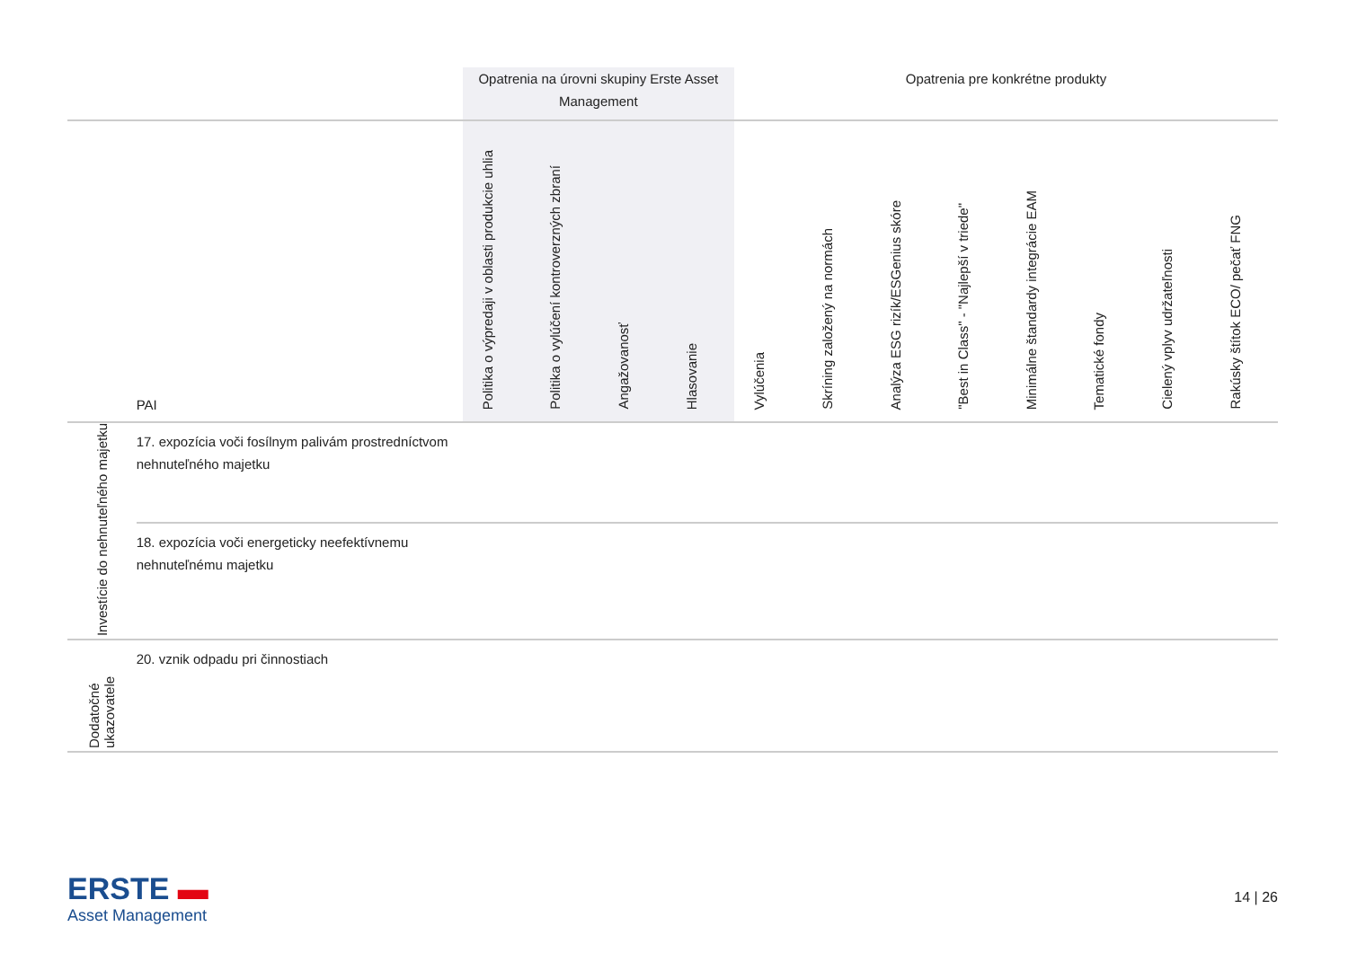| | | Opatrenia na úrovni skupiny Erste Asset Management | | | | Opatrenia pre konkrétne produkty | | | | | | | |
| | PAI | Politika o výpredaji v oblasti produkcie uhlia | Politika o vylúčení kontroverzných zbraní | Angažovanosť | Hlasovanie | Vylúčenia | Skríning založený na normách | Analýza ESG rizík/ESGenius skóre | "Best in Class" - "Najlepší v triede" | Minimálne štandardy integrácie EAM | Tematické fondy | Cielený vplyv udržateľnosti | Rakúsky štítok ECO/ pečať FNG |
| Investície do nehnuteľného majetku | 17. expozícia voči fosílnym palivám prostredníctvom nehnuteľného majetku | | | | | | | | | | | | |
| | 18. expozícia voči energeticky neefektívnemu nehnuteľnému majetku | | | | | | | | | | | | |
| Dodatočné ukazovatele | 20. vznik odpadu pri činnostiach | | | | | | | | | | | | |
ERSTE ▬
Asset Management
14 | 26